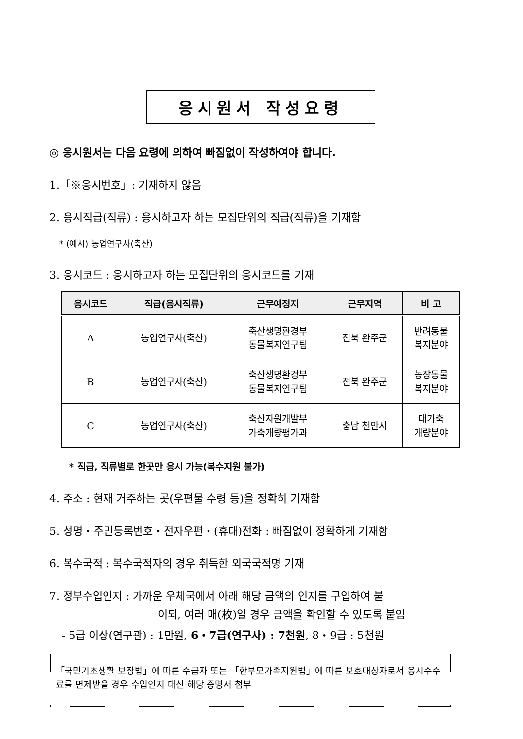응시원서 작성요령
◎ 응시원서는 다음 요령에 의하여 빠짐없이 작성하여야 합니다.
1.「※응시번호」: 기재하지 않음
2. 응시직급(직류) : 응시하고자 하는 모집단위의 직급(직류)을 기재함
* (예시) 농업연구사(축산)
3. 응시코드 : 응시하고자 하는 모집단위의 응시코드를 기재
| 응시코드 | 직급(응시직류) | 근무예정지 | 근무지역 | 비 고 |
| --- | --- | --- | --- | --- |
| A | 농업연구사(축산) | 축산생명환경부 동물복지연구팀 | 전북 완주군 | 반려동물 복지분야 |
| B | 농업연구사(축산) | 축산생명환경부 동물복지연구팀 | 전북 완주군 | 농장동물 복지분야 |
| C | 농업연구사(축산) | 축산자원개발부 가축개량평가과 | 충남 천안시 | 대가축 개량분야 |
* 직급, 직류별로 한곳만 응시 가능(복수지원 불가)
4. 주소 : 현재 거주하는 곳(우편물 수령 등)을 정확히 기재함
5. 성명・주민등록번호・전자우편・(휴대)전화 : 빠짐없이 정확하게 기재함
6. 복수국적 : 복수국적자의 경우 취득한 외국국적명 기재
7. 정부수입인지 : 가까운 우체국에서 아래 해당 금액의 인지를 구입하여 붙
이되, 여러 매(枚)일 경우 금액을 확인할 수 있도록 붙임
- 5급 이상(연구관) : 1만원, 6・7급(연구사) : 7천원, 8・9급 : 5천원
「국민기초생활 보장법」에 따른 수급자 또는 「한부모가족지원법」에 따른 보호대상자로서 응시수수료를 면제받을 경우 수입인지 대신 해당 증명서 첨부